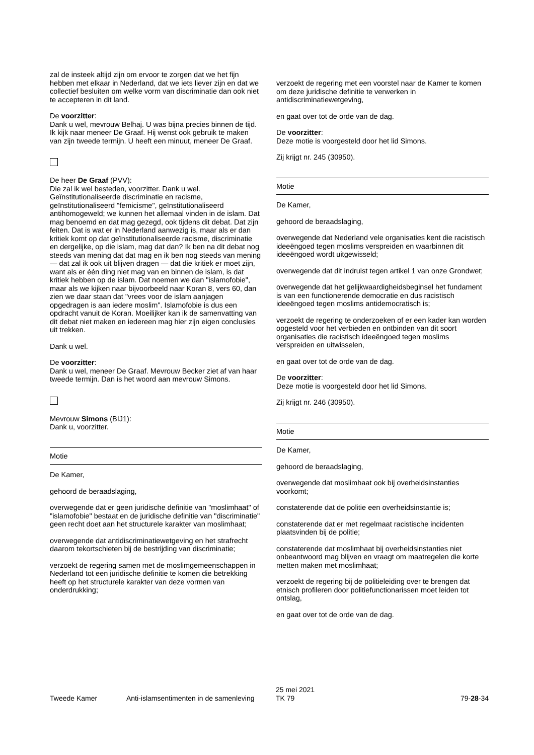zal de insteek altijd zijn om ervoor te zorgen dat we het fijn hebben met elkaar in Nederland, dat we iets liever zijn en dat we collectief besluiten om welke vorm van discriminatie dan ook niet te accepteren in dit land.
De voorzitter:
Dank u wel, mevrouw Belhaj. U was bijna precies binnen de tijd. Ik kijk naar meneer De Graaf. Hij wenst ook gebruik te maken van zijn tweede termijn. U heeft een minuut, meneer De Graaf.
De heer De Graaf (PVV):
Die zal ik wel besteden, voorzitter. Dank u wel. Geïnstitutionaliseerde discriminatie en racisme, geïnstitutionaliseerd "femicisme", geïnstitutionaliseerd antihomogeweld; we kunnen het allemaal vinden in de islam. Dat mag benoemd en dat mag gezegd, ook tijdens dit debat. Dat zijn feiten. Dat is wat er in Nederland aanwezig is, maar als er dan kritiek komt op dat geïnstitutionaliseerde racisme, discriminatie en dergelijke, op die islam, mag dat dan? Ik ben na dit debat nog steeds van mening dat dat mag en ik ben nog steeds van mening — dat zal ik ook uit blijven dragen — dat die kritiek er moet zijn, want als er één ding niet mag van en binnen de islam, is dat kritiek hebben op de islam. Dat noemen we dan "islamofobie", maar als we kijken naar bijvoorbeeld naar Koran 8, vers 60, dan zien we daar staan dat "vrees voor de islam aanjagen opgedragen is aan iedere moslim". Islamofobie is dus een opdracht vanuit de Koran. Moeilijker kan ik de samenvatting van dit debat niet maken en iedereen mag hier zijn eigen conclusies uit trekken.
Dank u wel.
De voorzitter:
Dank u wel, meneer De Graaf. Mevrouw Becker ziet af van haar tweede termijn. Dan is het woord aan mevrouw Simons.
Mevrouw Simons (BIJ1):
Dank u, voorzitter.
Motie
De Kamer,
gehoord de beraadslaging,
overwegende dat er geen juridische definitie van "moslimhaat" of "islamofobie" bestaat en de juridische definitie van "discriminatie" geen recht doet aan het structurele karakter van moslimhaat;
overwegende dat antidiscriminatiewetgeving en het strafrecht daarom tekortschieten bij de bestrijding van discriminatie;
verzoekt de regering samen met de moslimgemeenschappen in Nederland tot een juridische definitie te komen die betrekking heeft op het structurele karakter van deze vormen van onderdrukking;
verzoekt de regering met een voorstel naar de Kamer te komen om deze juridische definitie te verwerken in antidiscriminatiewetgeving,
en gaat over tot de orde van de dag.
De voorzitter:
Deze motie is voorgesteld door het lid Simons.
Zij krijgt nr. 245 (30950).
Motie
De Kamer,
gehoord de beraadslaging,
overwegende dat Nederland vele organisaties kent die racistisch ideeëngoed tegen moslims verspreiden en waarbinnen dit ideeëngoed wordt uitgewisseld;
overwegende dat dit indruist tegen artikel 1 van onze Grondwet;
overwegende dat het gelijkwaardigheidsbeginsel het fundament is van een functionerende democratie en dus racistisch ideeëngoed tegen moslims antidemocratisch is;
verzoekt de regering te onderzoeken of er een kader kan worden opgesteld voor het verbieden en ontbinden van dit soort organisaties die racistisch ideeëngoed tegen moslims verspreiden en uitwisselen,
en gaat over tot de orde van de dag.
De voorzitter:
Deze motie is voorgesteld door het lid Simons.
Zij krijgt nr. 246 (30950).
Motie
De Kamer,
gehoord de beraadslaging,
overwegende dat moslimhaat ook bij overheidsinstanties voorkomt;
constaterende dat de politie een overheidsinstantie is;
constaterende dat er met regelmaat racistische incidenten plaatsvinden bij de politie;
constaterende dat moslimhaat bij overheidsinstanties niet onbeantwoord mag blijven en vraagt om maatregelen die korte metten maken met moslimhaat;
verzoekt de regering bij de politieleiding over te brengen dat etnisch profileren door politiefunctionarissen moet leiden tot ontslag,
en gaat over tot de orde van de dag.
Tweede Kamer Anti-islamsentimenten in de samenleving 25 mei 2021
TK 79 79-28-34